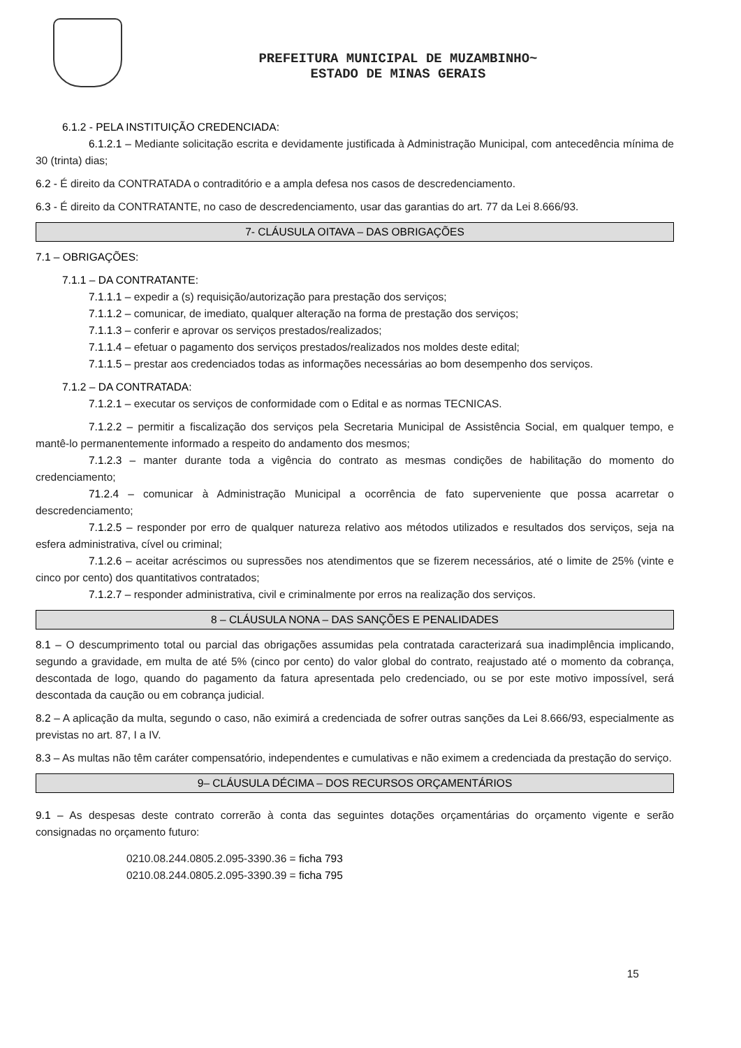PREFEITURA MUNICIPAL DE MUZAMBINHO~
ESTADO DE MINAS GERAIS
6.1.2 - PELA INSTITUIÇÃO CREDENCIADA:
6.1.2.1 – Mediante solicitação escrita e devidamente justificada à Administração Municipal, com antecedência mínima de 30 (trinta) dias;
6.2 - É direito da CONTRATADA o contraditório e a ampla defesa nos casos de descredenciamento.
6.3 - É direito da CONTRATANTE, no caso de descredenciamento, usar das garantias do art. 77 da Lei 8.666/93.
7- CLÁUSULA OITAVA – DAS OBRIGAÇÕES
7.1 – OBRIGAÇÕES:
7.1.1 – DA CONTRATANTE:
7.1.1.1 – expedir a (s) requisição/autorização para prestação dos serviços;
7.1.1.2 – comunicar, de imediato, qualquer alteração na forma de prestação dos serviços;
7.1.1.3 – conferir e aprovar os serviços prestados/realizados;
7.1.1.4 – efetuar o pagamento dos serviços prestados/realizados nos moldes deste edital;
7.1.1.5 – prestar aos credenciados todas as informações necessárias ao bom desempenho dos serviços.
7.1.2 – DA CONTRATADA:
7.1.2.1 – executar os serviços de conformidade com o Edital e as normas TECNICAS.
7.1.2.2 – permitir a fiscalização dos serviços pela Secretaria Municipal de Assistência Social, em qualquer tempo, e mantê-lo permanentemente informado a respeito do andamento dos mesmos;
7.1.2.3 – manter durante toda a vigência do contrato as mesmas condições de habilitação do momento do credenciamento;
71.2.4 – comunicar à Administração Municipal a ocorrência de fato superveniente que possa acarretar o descredenciamento;
7.1.2.5 – responder por erro de qualquer natureza relativo aos métodos utilizados e resultados dos serviços, seja na esfera administrativa, cível ou criminal;
7.1.2.6 – aceitar acréscimos ou supressões nos atendimentos que se fizerem necessários, até o limite de 25% (vinte e cinco por cento) dos quantitativos contratados;
7.1.2.7 – responder administrativa, civil e criminalmente por erros na realização dos serviços.
8 – CLÁUSULA NONA – DAS SANÇÕES E PENALIDADES
8.1 – O descumprimento total ou parcial das obrigações assumidas pela contratada caracterizará sua inadimplência implicando, segundo a gravidade, em multa de até 5% (cinco por cento) do valor global do contrato, reajustado até o momento da cobrança, descontada de logo, quando do pagamento da fatura apresentada pelo credenciado, ou se por este motivo impossível, será descontada da caução ou em cobrança judicial.
8.2 – A aplicação da multa, segundo o caso, não eximirá a credenciada de sofrer outras sanções da Lei 8.666/93, especialmente as previstas no art. 87, I a IV.
8.3 – As multas não têm caráter compensatório, independentes e cumulativas e não eximem a credenciada da prestação do serviço.
9– CLÁUSULA DÉCIMA – DOS RECURSOS ORÇAMENTÁRIOS
9.1 – As despesas deste contrato correrão à conta das seguintes dotações orçamentárias do orçamento vigente e serão consignadas no orçamento futuro:
0210.08.244.0805.2.095-3390.36 = ficha 793
0210.08.244.0805.2.095-3390.39 = ficha 795
15